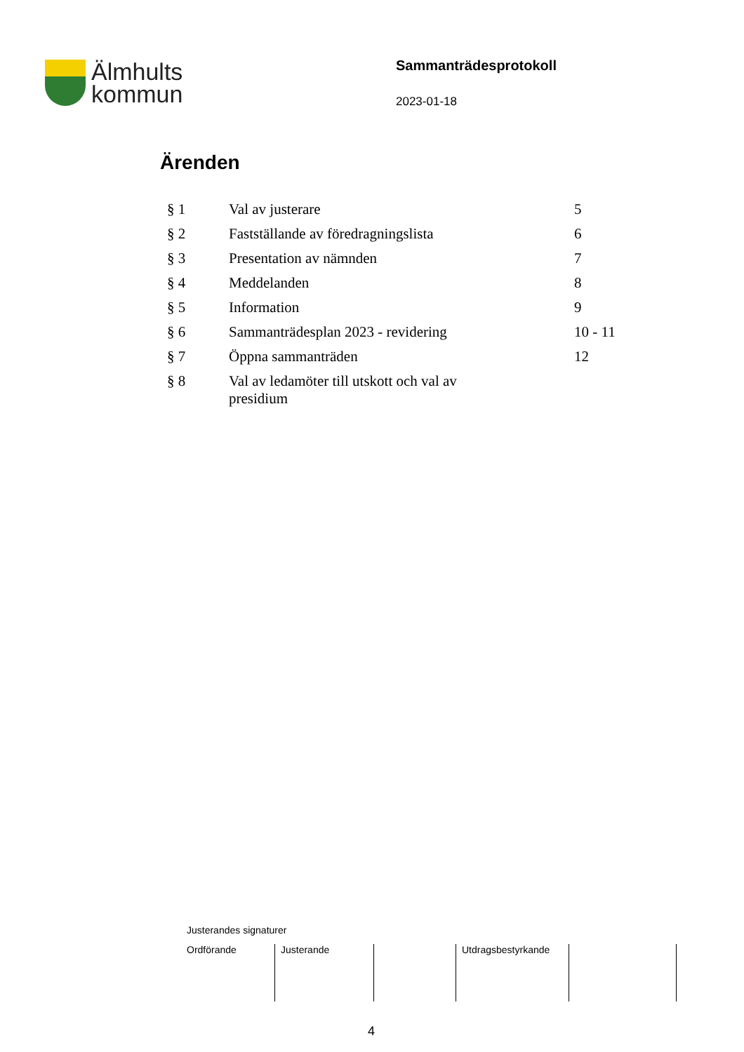Älmhults
kommun
Sammanträdesprotokoll
2023-01-18
Ärenden
| § 1 | Val av justerare | 5 |
| § 2 | Fastställande av föredragningslista | 6 |
| § 3 | Presentation av nämnden | 7 |
| § 4 | Meddelanden | 8 |
| § 5 | Information | 9 |
| § 6 | Sammanträdesplan 2023 - revidering | 10 - 11 |
| § 7 | Öppna sammanträden | 12 |
| § 8 | Val av ledamöter till utskott och val av presidium | |
Justerandes signaturer
Ordförande Justerande Utdragsbestyrkande
4